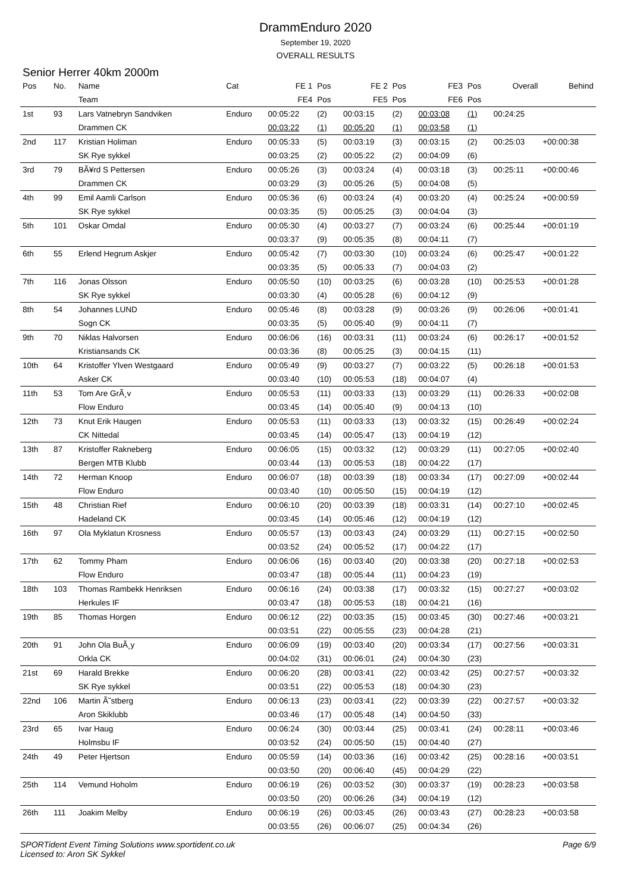DrammEnduro 2020
September 19, 2020
OVERALL RESULTS
Senior Herrer 40km 2000m
| Pos | No. | Name | Cat | FE 1 | Pos | FE 2 | Pos | FE3 | Pos | Overall | Behind |
| --- | --- | --- | --- | --- | --- | --- | --- | --- | --- | --- | --- |
| | | Team | | FE4 | Pos | FE5 | Pos | FE6 | Pos | | |
| 1st | 93 | Lars Vatnebryn Sandviken | Enduro | 00:05:22 | (2) | 00:03:15 | (2) | 00:03:08 | (1) | 00:24:25 | |
| | | Drammen CK | | 00:03:22 | (1) | 00:05:20 | (1) | 00:03:58 | (1) | | |
| 2nd | 117 | Kristian Holiman | Enduro | 00:05:33 | (5) | 00:03:19 | (3) | 00:03:15 | (2) | 00:25:03 | +00:00:38 |
| | | SK Rye sykkel | | 00:03:25 | (2) | 00:05:22 | (2) | 00:04:09 | (6) | | |
| 3rd | 79 | BÃ¥rd S Pettersen | Enduro | 00:05:26 | (3) | 00:03:24 | (4) | 00:03:18 | (3) | 00:25:11 | +00:00:46 |
| | | Drammen CK | | 00:03:29 | (3) | 00:05:26 | (5) | 00:04:08 | (5) | | |
| 4th | 99 | Emil Aamli Carlson | Enduro | 00:05:36 | (6) | 00:03:24 | (4) | 00:03:20 | (4) | 00:25:24 | +00:00:59 |
| | | SK Rye sykkel | | 00:03:35 | (5) | 00:05:25 | (3) | 00:04:04 | (3) | | |
| 5th | 101 | Oskar Omdal | Enduro | 00:05:30 | (4) | 00:03:27 | (7) | 00:03:24 | (6) | 00:25:44 | +00:01:19 |
| | | | | 00:03:37 | (9) | 00:05:35 | (8) | 00:04:11 | (7) | | |
| 6th | 55 | Erlend Hegrum Askjer | Enduro | 00:05:42 | (7) | 00:03:30 | (10) | 00:03:24 | (6) | 00:25:47 | +00:01:22 |
| | | | | 00:03:35 | (5) | 00:05:33 | (7) | 00:04:03 | (2) | | |
| 7th | 116 | Jonas Olsson | Enduro | 00:05:50 | (10) | 00:03:25 | (6) | 00:03:28 | (10) | 00:25:53 | +00:01:28 |
| | | SK Rye sykkel | | 00:03:30 | (4) | 00:05:28 | (6) | 00:04:12 | (9) | | |
| 8th | 54 | Johannes LUND | Enduro | 00:05:46 | (8) | 00:03:28 | (9) | 00:03:26 | (9) | 00:26:06 | +00:01:41 |
| | | Sogn CK | | 00:03:35 | (5) | 00:05:40 | (9) | 00:04:11 | (7) | | |
| 9th | 70 | Niklas Halvorsen | Enduro | 00:06:06 | (16) | 00:03:31 | (11) | 00:03:24 | (6) | 00:26:17 | +00:01:52 |
| | | Kristiansands CK | | 00:03:36 | (8) | 00:05:25 | (3) | 00:04:15 | (11) | | |
| 10th | 64 | Kristoffer Ylven Westgaard | Enduro | 00:05:49 | (9) | 00:03:27 | (7) | 00:03:22 | (5) | 00:26:18 | +00:01:53 |
| | | Asker CK | | 00:03:40 | (10) | 00:05:53 | (18) | 00:04:07 | (4) | | |
| 11th | 53 | Tom Are GrÃ¸v | Enduro | 00:05:53 | (11) | 00:03:33 | (13) | 00:03:29 | (11) | 00:26:33 | +00:02:08 |
| | | Flow Enduro | | 00:03:45 | (14) | 00:05:40 | (9) | 00:04:13 | (10) | | |
| 12th | 73 | Knut Erik Haugen | Enduro | 00:05:53 | (11) | 00:03:33 | (13) | 00:03:32 | (15) | 00:26:49 | +00:02:24 |
| | | CK Nittedal | | 00:03:45 | (14) | 00:05:47 | (13) | 00:04:19 | (12) | | |
| 13th | 87 | Kristoffer Rakneberg | Enduro | 00:06:05 | (15) | 00:03:32 | (12) | 00:03:29 | (11) | 00:27:05 | +00:02:40 |
| | | Bergen MTB Klubb | | 00:03:44 | (13) | 00:05:53 | (18) | 00:04:22 | (17) | | |
| 14th | 72 | Herman Knoop | Enduro | 00:06:07 | (18) | 00:03:39 | (18) | 00:03:34 | (17) | 00:27:09 | +00:02:44 |
| | | Flow Enduro | | 00:03:40 | (10) | 00:05:50 | (15) | 00:04:19 | (12) | | |
| 15th | 48 | Christian Rief | Enduro | 00:06:10 | (20) | 00:03:39 | (18) | 00:03:31 | (14) | 00:27:10 | +00:02:45 |
| | | Hadeland CK | | 00:03:45 | (14) | 00:05:46 | (12) | 00:04:19 | (12) | | |
| 16th | 97 | Ola Myklatun Krosness | Enduro | 00:05:57 | (13) | 00:03:43 | (24) | 00:03:29 | (11) | 00:27:15 | +00:02:50 |
| | | | | 00:03:52 | (24) | 00:05:52 | (17) | 00:04:22 | (17) | | |
| 17th | 62 | Tommy Pham | Enduro | 00:06:06 | (16) | 00:03:40 | (20) | 00:03:38 | (20) | 00:27:18 | +00:02:53 |
| | | Flow Enduro | | 00:03:47 | (18) | 00:05:44 | (11) | 00:04:23 | (19) | | |
| 18th | 103 | Thomas Rambekk Henriksen | Enduro | 00:06:16 | (24) | 00:03:38 | (17) | 00:03:32 | (15) | 00:27:27 | +00:03:02 |
| | | Herkules IF | | 00:03:47 | (18) | 00:05:53 | (18) | 00:04:21 | (16) | | |
| 19th | 85 | Thomas Horgen | Enduro | 00:06:12 | (22) | 00:03:35 | (15) | 00:03:45 | (30) | 00:27:46 | +00:03:21 |
| | | | | 00:03:51 | (22) | 00:05:55 | (23) | 00:04:28 | (21) | | |
| 20th | 91 | John Ola BuÃ¸y | Enduro | 00:06:09 | (19) | 00:03:40 | (20) | 00:03:34 | (17) | 00:27:56 | +00:03:31 |
| | | Orkla CK | | 00:04:02 | (31) | 00:06:01 | (24) | 00:04:30 | (23) | | |
| 21st | 69 | Harald Brekke | Enduro | 00:06:20 | (28) | 00:03:41 | (22) | 00:03:42 | (25) | 00:27:57 | +00:03:32 |
| | | SK Rye sykkel | | 00:03:51 | (22) | 00:05:53 | (18) | 00:04:30 | (23) | | |
| 22nd | 106 | Martin Ã˜stberg | Enduro | 00:06:13 | (23) | 00:03:41 | (22) | 00:03:39 | (22) | 00:27:57 | +00:03:32 |
| | | Aron Skiklubb | | 00:03:46 | (17) | 00:05:48 | (14) | 00:04:50 | (33) | | |
| 23rd | 65 | Ivar Haug | Enduro | 00:06:24 | (30) | 00:03:44 | (25) | 00:03:41 | (24) | 00:28:11 | +00:03:46 |
| | | Holmsbu IF | | 00:03:52 | (24) | 00:05:50 | (15) | 00:04:40 | (27) | | |
| 24th | 49 | Peter Hjertson | Enduro | 00:05:59 | (14) | 00:03:36 | (16) | 00:03:42 | (25) | 00:28:16 | +00:03:51 |
| | | | | 00:03:50 | (20) | 00:06:40 | (45) | 00:04:29 | (22) | | |
| 25th | 114 | Vemund Hoholm | Enduro | 00:06:19 | (26) | 00:03:52 | (30) | 00:03:37 | (19) | 00:28:23 | +00:03:58 |
| | | | | 00:03:50 | (20) | 00:06:26 | (34) | 00:04:19 | (12) | | |
| 26th | 111 | Joakim Melby | Enduro | 00:06:19 | (26) | 00:03:45 | (26) | 00:03:43 | (27) | 00:28:23 | +00:03:58 |
| | | | | 00:03:55 | (26) | 00:06:07 | (25) | 00:04:34 | (26) | | |
SPORTident Event Timing Solutions www.sportident.co.uk
Licensed to: Aron SK Sykkel
Page 6/9